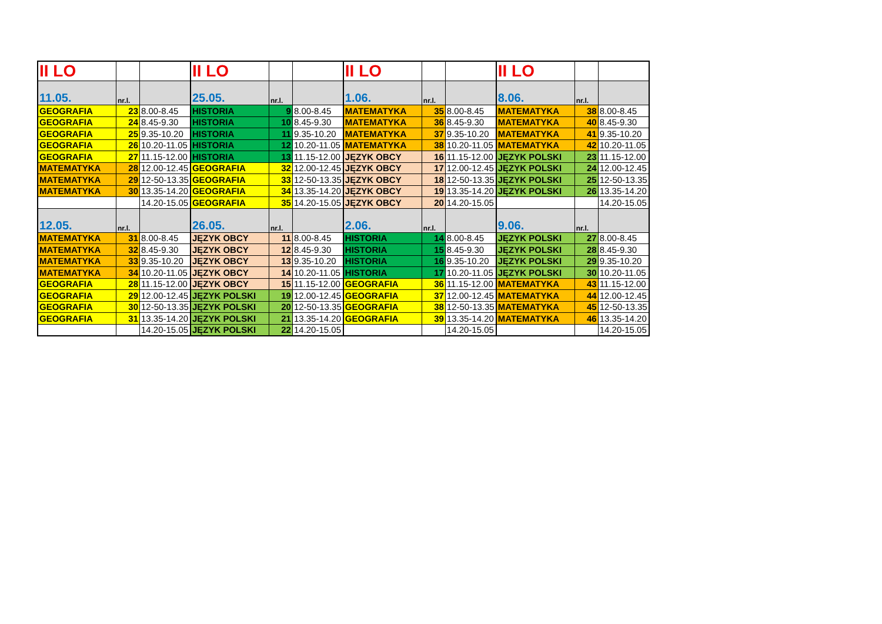| II LO | | | II LO | | | II LO | | | II LO | | |
| 11.05. | nr.l. | | 25.05. | nr.l. | | 1.06. | nr.l. | | 8.06. | nr.l. | |
| GEOGRAFIA | 23 | 8.00-8.45 | HISTORIA | 9 | 8.00-8.45 | MATEMATYKA | 35 | 8.00-8.45 | MATEMATYKA | 38 | 8.00-8.45 |
| GEOGRAFIA | 24 | 8.45-9.30 | HISTORIA | 10 | 8.45-9.30 | MATEMATYKA | 36 | 8.45-9.30 | MATEMATYKA | 40 | 8.45-9.30 |
| GEOGRAFIA | 25 | 9.35-10.20 | HISTORIA | 11 | 9.35-10.20 | MATEMATYKA | 37 | 9.35-10.20 | MATEMATYKA | 41 | 9.35-10.20 |
| GEOGRAFIA | 26 | 10.20-11.05 | HISTORIA | 12 | 10.20-11.05 | MATEMATYKA | 38 | 10.20-11.05 | MATEMATYKA | 42 | 10.20-11.05 |
| GEOGRAFIA | 27 | 11.15-12.00 | HISTORIA | 13 | 11.15-12.00 | JĘZYK OBCY | 16 | 11.15-12.00 | JĘZYK POLSKI | 23 | 11.15-12.00 |
| MATEMATYKA | 28 | 12.00-12.45 | GEOGRAFIA | 32 | 12.00-12.45 | JĘZYK OBCY | 17 | 12.00-12.45 | JĘZYK POLSKI | 24 | 12.00-12.45 |
| MATEMATYKA | 29 | 12-50-13.35 | GEOGRAFIA | 33 | 12-50-13.35 | JĘZYK OBCY | 18 | 12-50-13.35 | JĘZYK POLSKI | 25 | 12-50-13.35 |
| MATEMATYKA | 30 | 13.35-14.20 | GEOGRAFIA | 34 | 13.35-14.20 | JĘZYK OBCY | 19 | 13.35-14.20 | JĘZYK POLSKI | 26 | 13.35-14.20 |
| | | 14.20-15.05 | GEOGRAFIA | 35 | 14.20-15.05 | JĘZYK OBCY | 20 | 14.20-15.05 | | | 14.20-15.05 |
| 12.05. | nr.l. | | 26.05. | nr.l. | | 2.06. | nr.l. | | 9.06. | nr.l. | |
| MATEMATYKA | 31 | 8.00-8.45 | JĘZYK OBCY | 11 | 8.00-8.45 | HISTORIA | 14 | 8.00-8.45 | JĘZYK POLSKI | 27 | 8.00-8.45 |
| MATEMATYKA | 32 | 8.45-9.30 | JĘZYK OBCY | 12 | 8.45-9.30 | HISTORIA | 15 | 8.45-9.30 | JĘZYK POLSKI | 28 | 8.45-9.30 |
| MATEMATYKA | 33 | 9.35-10.20 | JĘZYK OBCY | 13 | 9.35-10.20 | HISTORIA | 16 | 9.35-10.20 | JĘZYK POLSKI | 29 | 9.35-10.20 |
| MATEMATYKA | 34 | 10.20-11.05 | JĘZYK OBCY | 14 | 10.20-11.05 | HISTORIA | 17 | 10.20-11.05 | JĘZYK POLSKI | 30 | 10.20-11.05 |
| GEOGRAFIA | 28 | 11.15-12.00 | JĘZYK OBCY | 15 | 11.15-12.00 | GEOGRAFIA | 36 | 11.15-12.00 | MATEMATYKA | 43 | 11.15-12.00 |
| GEOGRAFIA | 29 | 12.00-12.45 | JĘZYK POLSKI | 19 | 12.00-12.45 | GEOGRAFIA | 37 | 12.00-12.45 | MATEMATYKA | 44 | 12.00-12.45 |
| GEOGRAFIA | 30 | 12-50-13.35 | JĘZYK POLSKI | 20 | 12-50-13.35 | GEOGRAFIA | 38 | 12-50-13.35 | MATEMATYKA | 45 | 12-50-13.35 |
| GEOGRAFIA | 31 | 13.35-14.20 | JĘZYK POLSKI | 21 | 13.35-14.20 | GEOGRAFIA | 39 | 13.35-14.20 | MATEMATYKA | 46 | 13.35-14.20 |
| | | 14.20-15.05 | JĘZYK POLSKI | 22 | 14.20-15.05 | | | 14.20-15.05 | | | 14.20-15.05 |